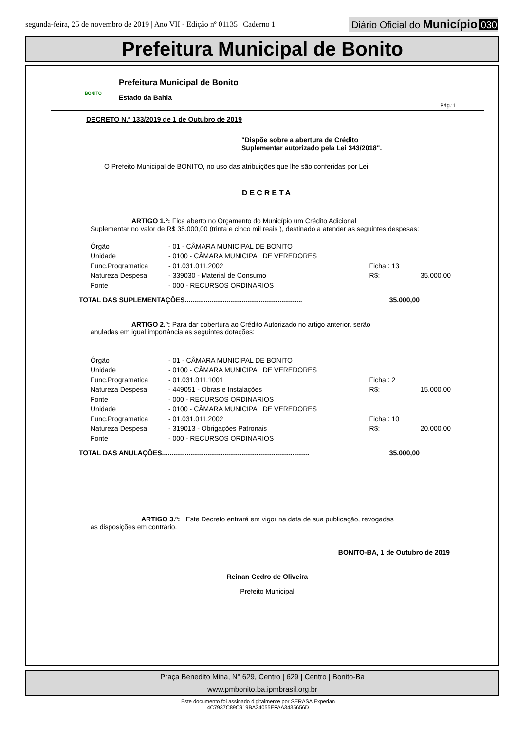segunda-feira, 25 de novembro de 2019 | Ano VII - Edição nº 01135 | Caderno 1
Diário Oficial do Município 030
Prefeitura Municipal de Bonito
BONITO
Prefeitura Municipal de Bonito
Estado da Bahia
Pág.:1
DECRETO N.º 133/2019 de 1 de Outubro de 2019
"Dispõe sobre a abertura de Crédito
Suplementar autorizado pela Lei 343/2018".
O Prefeito Municipal de BONITO, no uso das atribuições que lhe são conferidas por Lei,
DECRETA
ARTIGO 1.º: Fica aberto no Orçamento do Município um Crédito Adicional
Suplementar no valor de R$ 35.000,00 (trinta e cinco mil reais ), destinado a atender as seguintes despesas:
| Órgão | - 01 - CÂMARA MUNICIPAL DE BONITO | | |
| Unidade | - 0100 - CÂMARA MUNICIPAL DE VEREDORES | | |
| Func.Programatica | - 01.031.011.2002 | Ficha : 13 | |
| Natureza Despesa | - 339030 - Material de Consumo | R$: | 35.000,00 |
| Fonte | - 000 - RECURSOS ORDINARIOS | | |
TOTAL DAS SUPLEMENTAÇÕES.............................................................. 35.000,00
ARTIGO 2.º: Para dar cobertura ao Crédito Autorizado no artigo anterior, serão
anuladas em igual importância as seguintes dotações:
| Órgão | - 01 - CÂMARA MUNICIPAL DE BONITO | | |
| Unidade | - 0100 - CÂMARA MUNICIPAL DE VEREDORES | | |
| Func.Programatica | - 01.031.011.1001 | Ficha : 2 | |
| Natureza Despesa | - 449051 - Obras e Instalações | R$: | 15.000,00 |
| Fonte | - 000 - RECURSOS ORDINARIOS | | |
| Unidade | - 0100 - CÂMARA MUNICIPAL DE VEREDORES | | |
| Func.Programatica | - 01.031.011.2002 | Ficha : 10 | |
| Natureza Despesa | - 319013 - Obrigações Patronais | R$: | 20.000,00 |
| Fonte | - 000 - RECURSOS ORDINARIOS | | |
TOTAL DAS ANULAÇÕES.............................................................................. 35.000,00
ARTIGO 3.º: Este Decreto entrará em vigor na data de sua publicação, revogadas
as disposições em contrário.
BONITO-BA, 1 de Outubro de 2019
Reinan Cedro de Oliveira
Prefeito Municipal
Praça Benedito Mina, N° 629, Centro | 629 | Centro | Bonito-Ba
www.pmbonito.ba.ipmbrasil.org.br
Este documento foi assinado digitalmente por SERASA Experian
4C7937C89C919BA34055EFAA3435656D